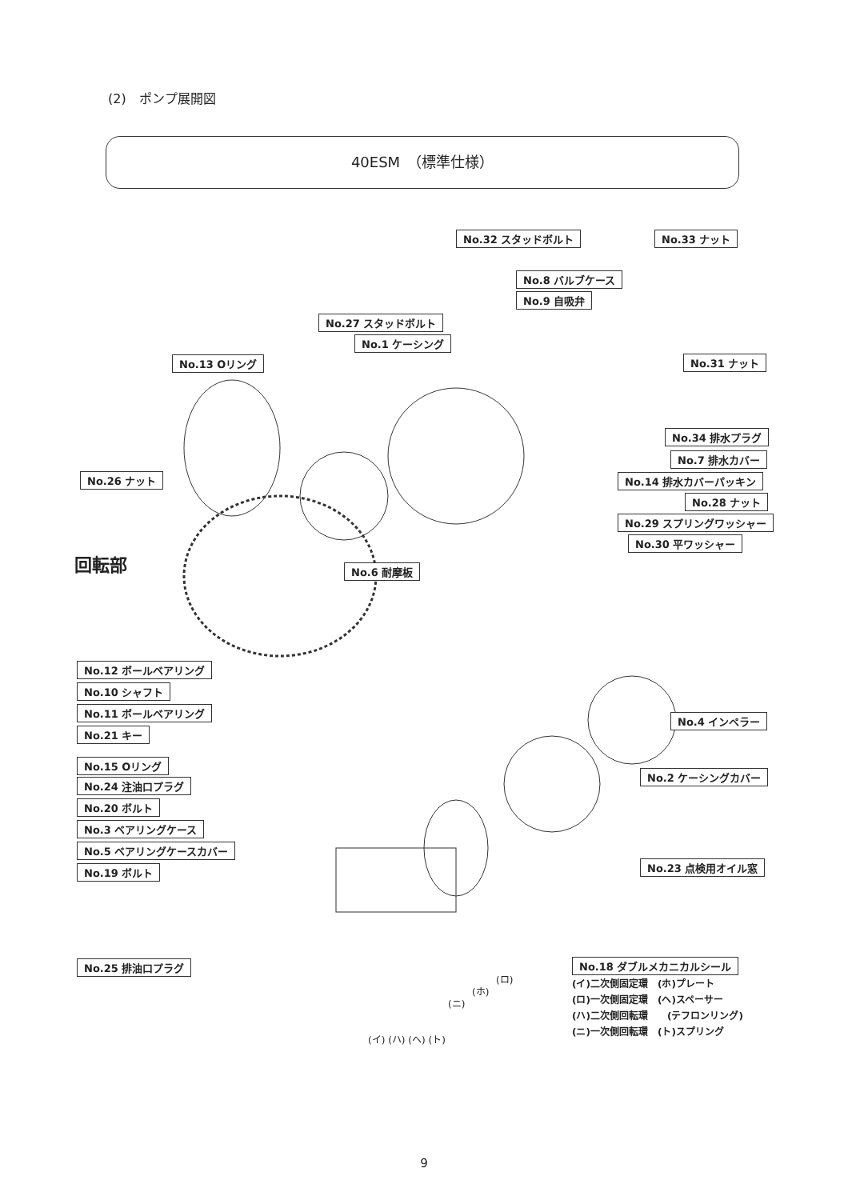(2)　ポンプ展開図
40ESM　（標準仕様）
No.32 スタッドボルト No.33 ナット
No.8 バルブケース
No.9 自吸弁
No.27 スタッドボルト
No.1 ケーシング
No.13 Oリング No.31 ナット
No.34 排水プラグ
No.7 排水カバー
No.14 排水カバーパッキン
No.28 ナット
No.29 スプリングワッシャー
No.30 平ワッシャー
No.26 ナット
No.6 耐摩板
回転部
No.12 ボールベアリング
No.10 シャフト
No.11 ボールベアリング
No.21 キー
No.4 インペラー
No.15 Oリング
No.24 注油口プラグ
No.2 ケーシングカバー
No.20 ボルト
No.3 ベアリングケース
No.5 ベアリングケースカバー
No.23 点検用オイル窓
No.19 ボルト
No.25 排油口プラグ No.18 ダブルメカニカルシール
(イ)二次側固定環　(ホ)プレート
(ロ)一次側固定環　(ヘ)スペーサー
(ハ)二次側回転環　　(テフロンリング)
(ニ)一次側回転環　(ト)スプリング
(ロ)
(ホ)
(ニ)
(イ) (ハ) (ヘ) (ト)
9